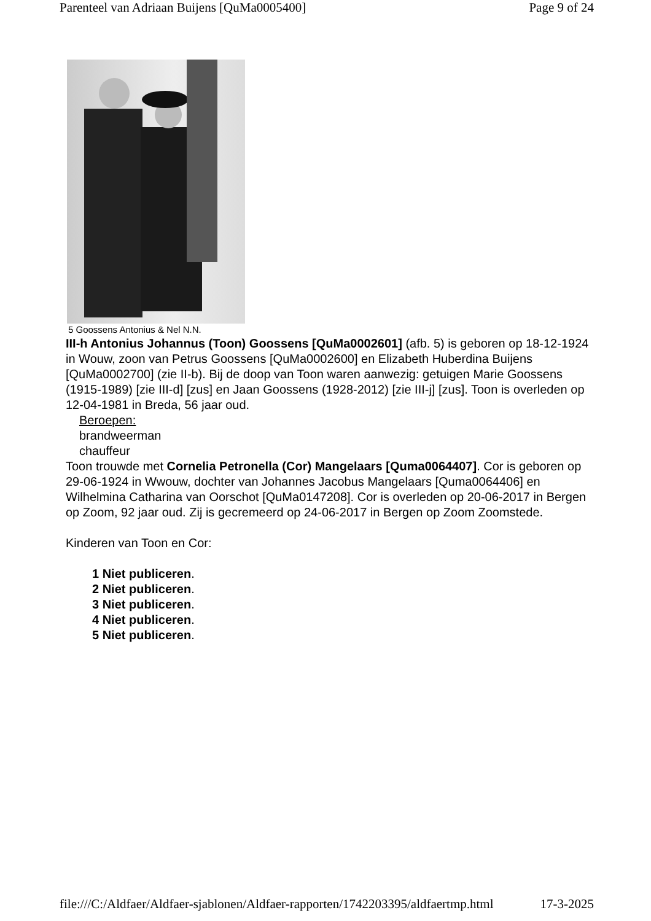Parenteel van Adriaan Buijens [QuMa0005400] Page 9 of 24
5 Goossens Antonius & Nel N.N.
III-h Antonius Johannus (Toon) Goossens [QuMa0002601] (afb. 5) is geboren op 18-12-1924 in Wouw, zoon van Petrus Goossens [QuMa0002600] en Elizabeth Huberdina Buijens [QuMa0002700] (zie II-b). Bij de doop van Toon waren aanwezig: getuigen Marie Goossens (1915-1989) [zie III-d] [zus] en Jaan Goossens (1928-2012) [zie III-j] [zus]. Toon is overleden op 12-04-1981 in Breda, 56 jaar oud.
Beroepen:
brandweerman
chauffeur
Toon trouwde met Cornelia Petronella (Cor) Mangelaars [Quma0064407]. Cor is geboren op 29-06-1924 in Wwouw, dochter van Johannes Jacobus Mangelaars [Quma0064406] en Wilhelmina Catharina van Oorschot [QuMa0147208]. Cor is overleden op 20-06-2017 in Bergen op Zoom, 92 jaar oud. Zij is gecremeerd op 24-06-2017 in Bergen op Zoom Zoomstede.
Kinderen van Toon en Cor:
1 Niet publiceren.
2 Niet publiceren.
3 Niet publiceren.
4 Niet publiceren.
5 Niet publiceren.
file:///C:/Aldfaer/Aldfaer-sjablonen/Aldfaer-rapporten/1742203395/aldfaertmp.html 17-3-2025